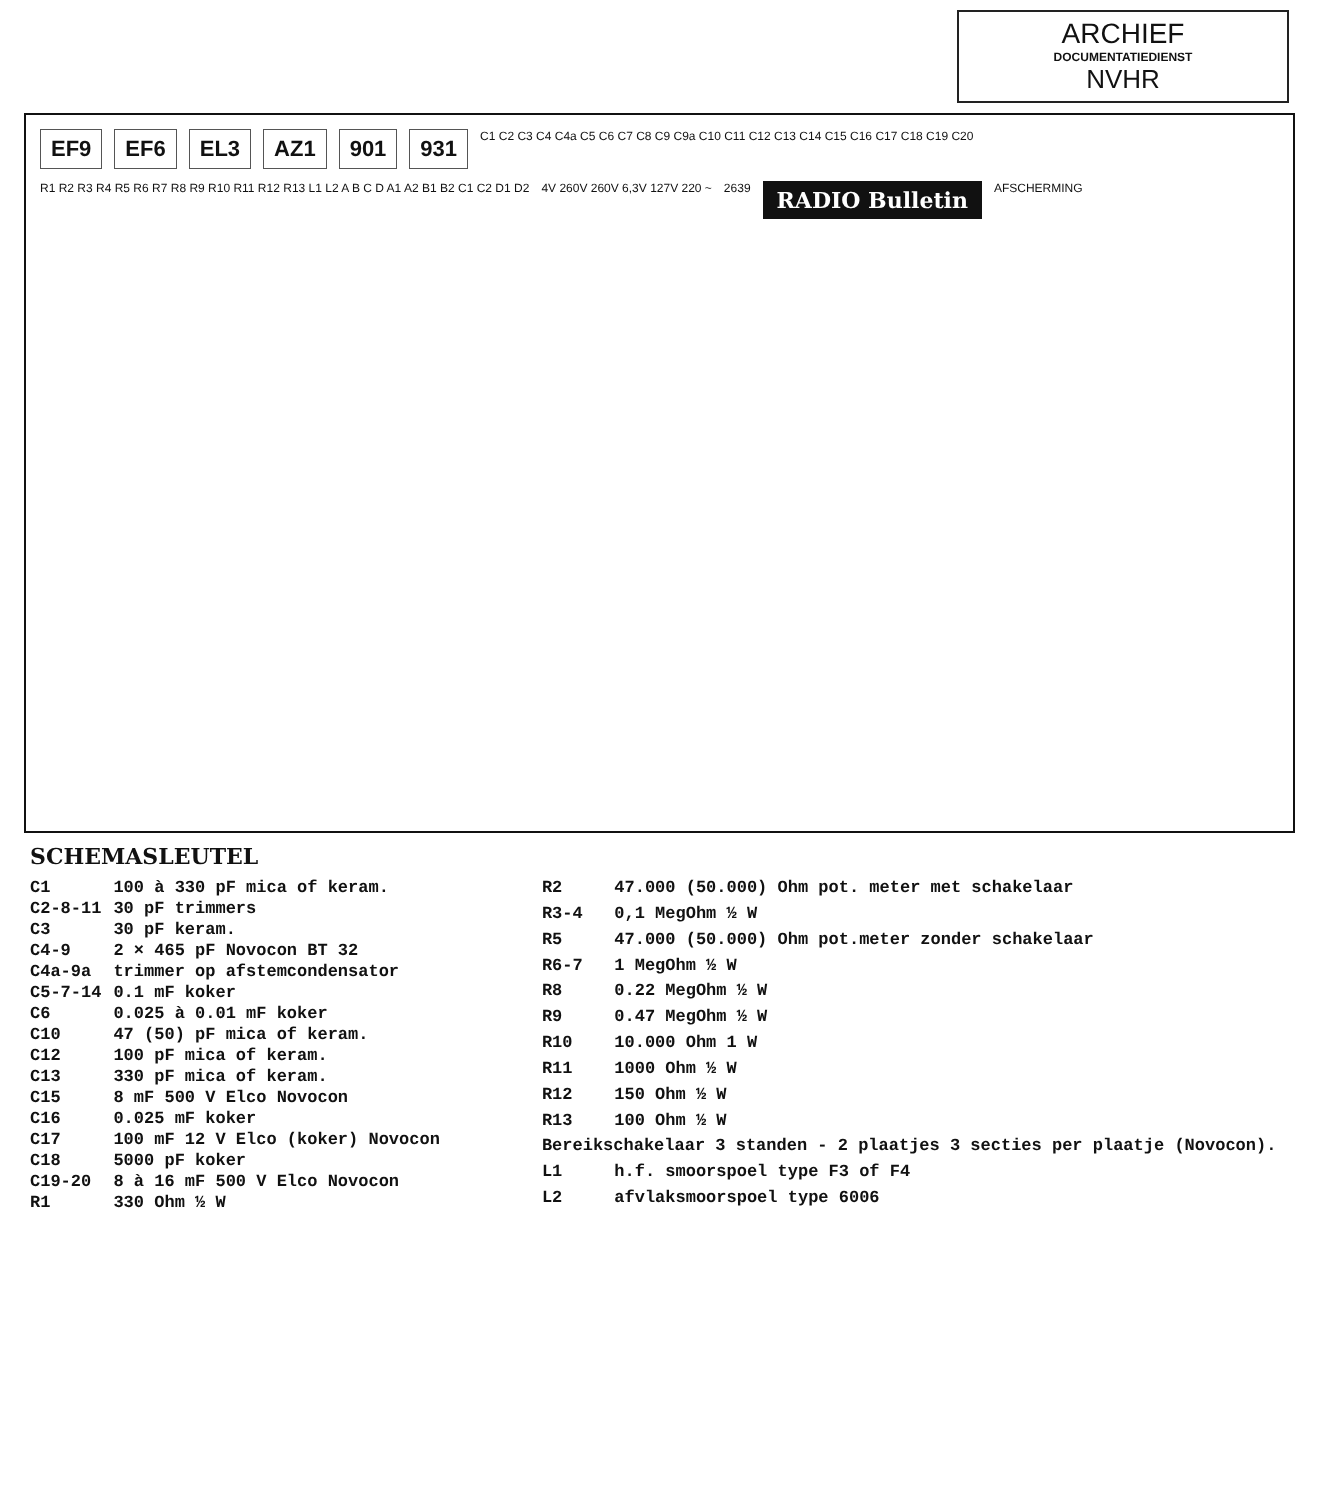ARCHIEF
DOCUMENTATIEDIENST
NVHR
EF9 EF6 EL3 AZ1 901 931 C1 C2 C3 C4 C4a C5 C6 C7 C8 C9 C9a C10 C11 C12 C13 C14 C15 C16 C17 C18 C19 C20 R1 R2 R3 R4 R5 R6 R7 R8 R9 R10 R11 R12 R13 L1 L2 A B C D A1 A2 B1 B2 C1 C2 D1 D2 4V 260V 260V 6,3V 127V 220 ~ 2639 RADIO Bulletin AFSCHERMING
SCHEMASLEUTEL
| C1 | 100 à 330 pF mica of keram. |
| C2-8-11 | 30 pF trimmers |
| C3 | 30 pF keram. |
| C4-9 | 2 × 465 pF Novocon BT 32 |
| C4a-9a | trimmer op afstemcondensator |
| C5-7-14 | 0.1 mF koker |
| C6 | 0.025 à 0.01 mF koker |
| C10 | 47 (50) pF mica of keram. |
| C12 | 100 pF mica of keram. |
| C13 | 330 pF mica of keram. |
| C15 | 8 mF 500 V Elco Novocon |
| C16 | 0.025 mF koker |
| C17 | 100 mF 12 V Elco (koker) Novocon |
| C18 | 5000 pF koker |
| C19-20 | 8 à 16 mF 500 V Elco Novocon |
| R1 | 330 Ohm ½ W |
| R2 | 47.000 (50.000) Ohm pot. meter met schakelaar |
| R3-4 | 0,1 MegOhm ½ W |
| R5 | 47.000 (50.000) Ohm pot.meter zonder schakelaar |
| R6-7 | 1 MegOhm ½ W |
| R8 | 0.22 MegOhm ½ W |
| R9 | 0.47 MegOhm ½ W |
| R10 | 10.000 Ohm 1 W |
| R11 | 1000 Ohm ½ W |
| R12 | 150 Ohm ½ W |
| R13 | 100 Ohm ½ W |
| Bereikschakelaar 3 standen - 2 plaatjes 3 secties per plaatje (Novocon). | |
| L1 | h.f. smoorspoel type F3 of F4 |
| L2 | afvlaksmoorspoel type 6006 |